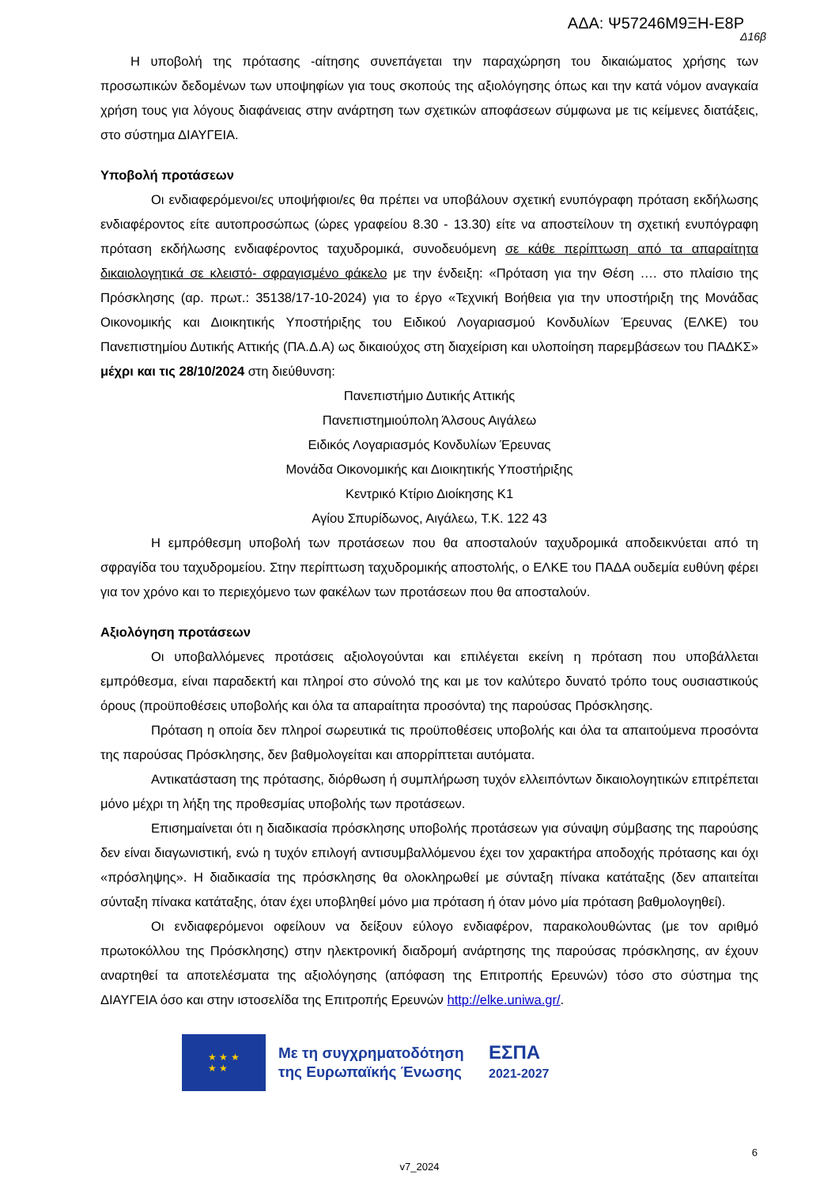ΑΔΑ: Ψ57246Μ9ΞΗ-Ε8Ρ
Δ16β
Η υποβολή της πρότασης -αίτησης συνεπάγεται την παραχώρηση του δικαιώματος χρήσης των προσωπικών δεδομένων των υποψηφίων για τους σκοπούς της αξιολόγησης όπως και την κατά νόμον αναγκαία χρήση τους για λόγους διαφάνειας στην ανάρτηση των σχετικών αποφάσεων σύμφωνα με τις κείμενες διατάξεις, στο σύστημα ΔΙΑΥΓΕΙΑ.
Υποβολή προτάσεων
Οι ενδιαφερόμενοι/ες υποψήφιοι/ες θα πρέπει να υποβάλουν σχετική ενυπόγραφη πρόταση εκδήλωσης ενδιαφέροντος είτε αυτοπροσώπως (ώρες γραφείου 8.30 - 13.30) είτε να αποστείλουν τη σχετική ενυπόγραφη πρόταση εκδήλωσης ενδιαφέροντος ταχυδρομικά, συνοδευόμενη σε κάθε περίπτωση από τα απαραίτητα δικαιολογητικά σε κλειστό- σφραγισμένο φάκελο με την ένδειξη: «Πρόταση για την Θέση …. στο πλαίσιο της Πρόσκλησης (αρ. πρωτ.: 35138/17-10-2024) για το έργο «Τεχνική Βοήθεια για την υποστήριξη της Μονάδας Οικονομικής και Διοικητικής Υποστήριξης του Ειδικού Λογαριασμού Κονδυλίων Έρευνας (ΕΛΚΕ) του Πανεπιστημίου Δυτικής Αττικής (ΠΑ.Δ.Α) ως δικαιούχος στη διαχείριση και υλοποίηση παρεμβάσεων του ΠΑΔΚΣ» μέχρι και τις 28/10/2024 στη διεύθυνση:
Πανεπιστήμιο Δυτικής Αττικής
Πανεπιστημιούπολη Άλσους Αιγάλεω
Ειδικός Λογαριασμός Κονδυλίων Έρευνας
Μονάδα Οικονομικής και Διοικητικής Υποστήριξης
Κεντρικό Κτίριο Διοίκησης Κ1
Αγίου Σπυρίδωνος, Αιγάλεω, Τ.Κ. 122 43
Η εμπρόθεσμη υποβολή των προτάσεων που θα αποσταλούν ταχυδρομικά αποδεικνύεται από τη σφραγίδα του ταχυδρομείου. Στην περίπτωση ταχυδρομικής αποστολής, ο ΕΛΚΕ του ΠΑΔΑ ουδεμία ευθύνη φέρει για τον χρόνο και το περιεχόμενο των φακέλων των προτάσεων που θα αποσταλούν.
Αξιολόγηση προτάσεων
Οι υποβαλλόμενες προτάσεις αξιολογούνται και επιλέγεται εκείνη η πρόταση που υποβάλλεται εμπρόθεσμα, είναι παραδεκτή και πληροί στο σύνολό της και με τον καλύτερο δυνατό τρόπο τους ουσιαστικούς όρους (προϋποθέσεις υποβολής και όλα τα απαραίτητα προσόντα) της παρούσας Πρόσκλησης.
Πρόταση η οποία δεν πληροί σωρευτικά τις προϋποθέσεις υποβολής και όλα τα απαιτούμενα προσόντα της παρούσας Πρόσκλησης, δεν βαθμολογείται και απορρίπτεται αυτόματα.
Αντικατάσταση της πρότασης, διόρθωση ή συμπλήρωση τυχόν ελλειπόντων δικαιολογητικών επιτρέπεται μόνο μέχρι τη λήξη της προθεσμίας υποβολής των προτάσεων.
Επισημαίνεται ότι η διαδικασία πρόσκλησης υποβολής προτάσεων για σύναψη σύμβασης της παρούσης δεν είναι διαγωνιστική, ενώ η τυχόν επιλογή αντισυμβαλλόμενου έχει τον χαρακτήρα αποδοχής πρότασης και όχι «πρόσληψης». Η διαδικασία της πρόσκλησης θα ολοκληρωθεί με σύνταξη πίνακα κατάταξης (δεν απαιτείται σύνταξη πίνακα κατάταξης, όταν έχει υποβληθεί μόνο μια πρόταση ή όταν μόνο μία πρόταση βαθμολογηθεί).
Οι ενδιαφερόμενοι οφείλουν να δείξουν εύλογο ενδιαφέρον, παρακολουθώντας (με τον αριθμό πρωτοκόλλου της Πρόσκλησης) στην ηλεκτρονική διαδρομή ανάρτησης της παρούσας πρόσκλησης, αν έχουν αναρτηθεί τα αποτελέσματα της αξιολόγησης (απόφαση της Επιτροπής Ερευνών) τόσο στο σύστημα της ΔΙΑΥΓΕΙΑ όσο και στην ιστοσελίδα της Επιτροπής Ερευνών http://elke.uniwa.gr/.
★ ★ ★
★ ★
Με τη συγχρηματοδότηση της Ευρωπαϊκής Ένωσης
ΕΣΠΑ
2021-2027
6
v7_2024